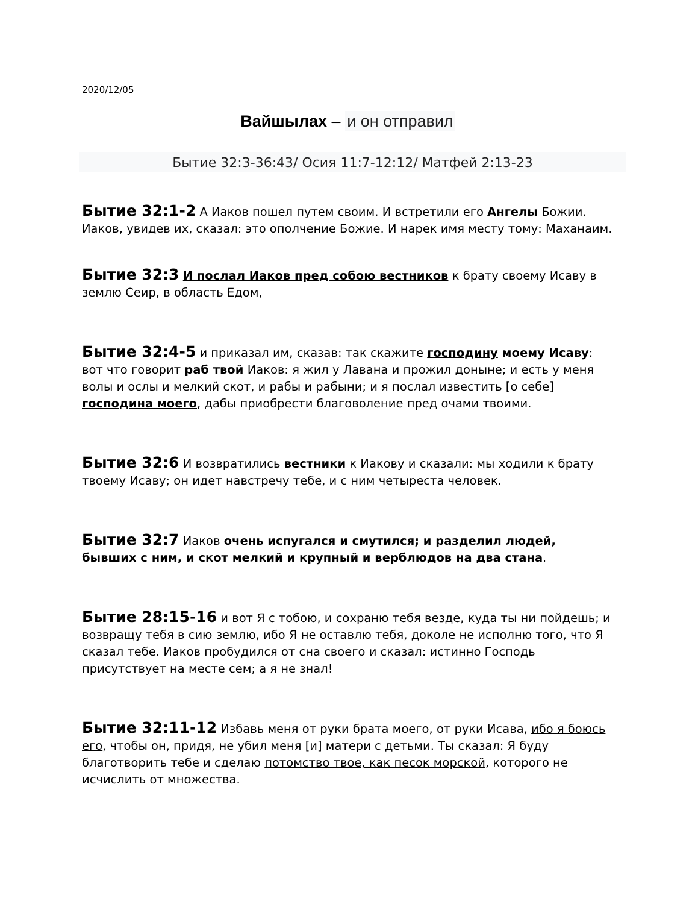2020/12/05
Вайшылах – и он отправил
Бытие 32:3-36:43/ Осия 11:7-12:12/ Матфей 2:13-23
Бытие 32:1-2 А Иаков пошел путем своим. И встретили его Ангелы Божии. Иаков, увидев их, сказал: это ополчение Божие. И нарек имя месту тому: Маханаим.
Бытие 32:3 И послал Иаков пред собою вестников к брату своему Исаву в землю Сеир, в область Едом,
Бытие 32:4-5 и приказал им, сказав: так скажите господину моему Исаву: вот что говорит раб твой Иаков: я жил у Лавана и прожил доныне; и есть у меня волы и ослы и мелкий скот, и рабы и рабыни; и я послал известить [о себе] господина моего, дабы приобрести благоволение пред очами твоими.
Бытие 32:6 И возвратились вестники к Иакову и сказали: мы ходили к брату твоему Исаву; он идет навстречу тебе, и с ним четыреста человек.
Бытие 32:7 Иаков очень испугался и смутился; и разделил людей, бывших с ним, и скот мелкий и крупный и верблюдов на два стана.
Бытие 28:15-16 и вот Я с тобою, и сохраню тебя везде, куда ты ни пойдешь; и возвращу тебя в сию землю, ибо Я не оставлю тебя, доколе не исполню того, что Я сказал тебе. Иаков пробудился от сна своего и сказал: истинно Господь присутствует на месте сем; а я не знал!
Бытие 32:11-12 Избавь меня от руки брата моего, от руки Исава, ибо я боюсь его, чтобы он, придя, не убил меня [и] матери с детьми. Ты сказал: Я буду благотворить тебе и сделаю потомство твое, как песок морской, которого не исчислить от множества.